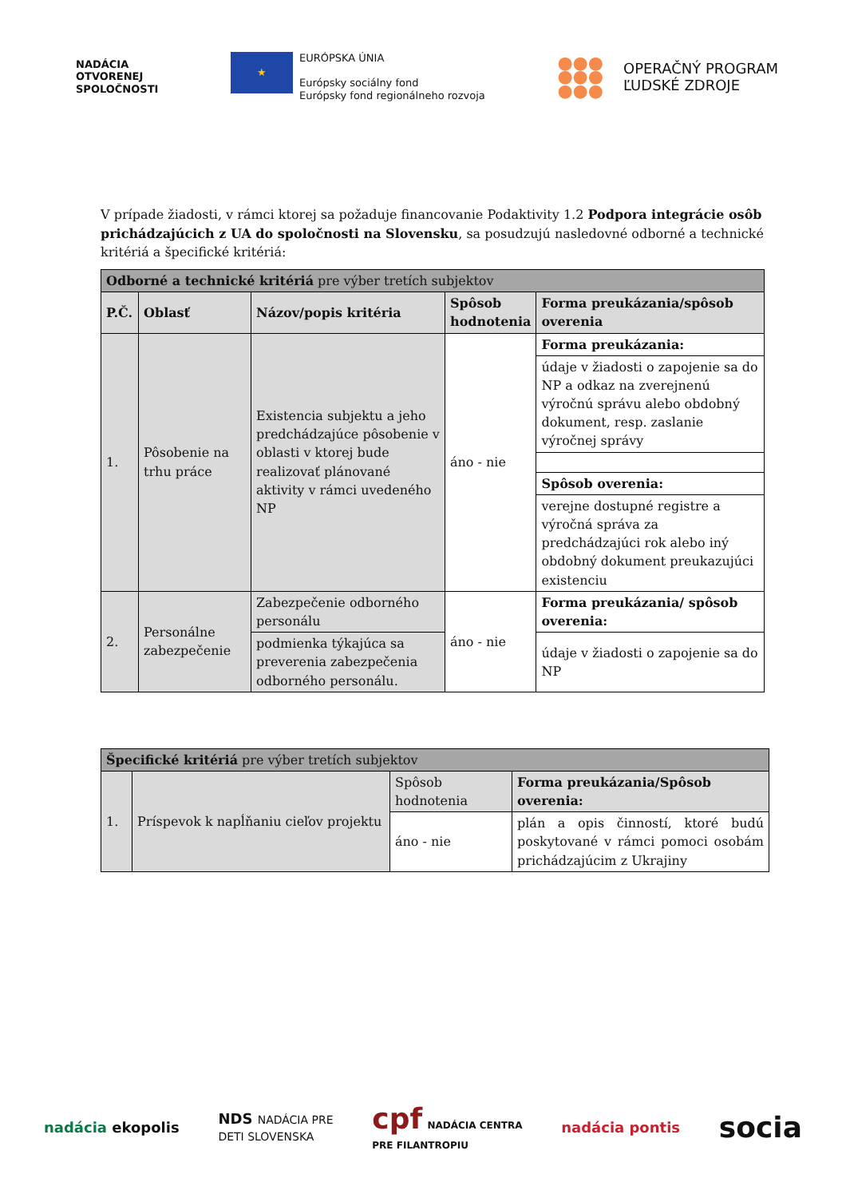NADÁCIA
OTVORENEJ
SPOLOČNOSTI
★
EURÓPSKA ÚNIA
Európsky sociálny fond
Európsky fond regionálneho rozvoja
●●●
●●●
●●● OPERAČNÝ PROGRAM
ĽUDSKÉ ZDROJE
V prípade žiadosti, v rámci ktorej sa požaduje financovanie Podaktivity 1.2 Podpora integrácie osôb prichádzajúcich z UA do spoločnosti na Slovensku, sa posudzujú nasledovné odborné a technické kritériá a špecifické kritériá:
| Odborné a technické kritériá pre výber tretích subjektov | | | | |
| P.Č. | Oblasť | Názov/popis kritéria | Spôsob hodnotenia | Forma preukázania/spôsob overenia |
| 1. | Pôsobenie na trhu práce | Existencia subjektu a jeho predchádzajúce pôsobenie v oblasti v ktorej bude realizovať plánované aktivity v rámci uvedeného NP | áno - nie | Forma preukázania: |
| | | | | údaje v žiadosti o zapojenie sa do NP a odkaz na zverejnenú výročnú správu alebo obdobný dokument, resp. zaslanie výročnej správy |
| | | | | Spôsob overenia: |
| | | | | verejne dostupné registre a výročná správa za predchádzajúci rok alebo iný obdobný dokument preukazujúci existenciu |
| 2. | Personálne zabezpečenie | Zabezpečenie odborného personálu | áno - nie | Forma preukázania/ spôsob overenia: |
| | | podmienka týkajúca sa preverenia zabezpečenia odborného personálu. | | údaje v žiadosti o zapojenie sa do NP |
| Špecifické kritériá pre výber tretích subjektov | | | |
| 1. | Príspevok k napĺňaniu cieľov projektu | Spôsob hodnotenia | Forma preukázania/Spôsob overenia: |
| | | áno - nie | plán a opis činností, ktoré budú poskytované v rámci pomoci osobám prichádzajúcim z Ukrajiny |
nadácia ekopolis NDS NADÁCIA PRE
DETI SLOVENSKA cpf NADÁCIA CENTRA
PRE FILANTROPIU nadácia pontis socia